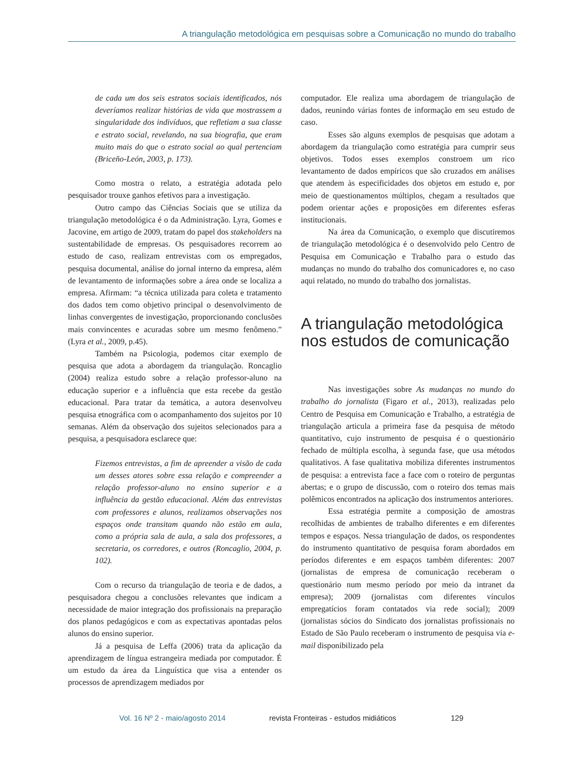A triangulação metodológica em pesquisas sobre a Comunicação no mundo do trabalho
de cada um dos seis estratos sociais identificados, nós deveríamos realizar histórias de vida que mostrassem a singularidade dos indivíduos, que refletiam a sua classe e estrato social, revelando, na sua biografia, que eram muito mais do que o estrato social ao qual pertenciam (Briceño-León, 2003, p. 173).
Como mostra o relato, a estratégia adotada pelo pesquisador trouxe ganhos efetivos para a investigação.
Outro campo das Ciências Sociais que se utiliza da triangulação metodológica é o da Administração. Lyra, Gomes e Jacovine, em artigo de 2009, tratam do papel dos stakeholders na sustentabilidade de empresas. Os pesquisadores recorrem ao estudo de caso, realizam entrevistas com os empregados, pesquisa documental, análise do jornal interno da empresa, além de levantamento de informações sobre a área onde se localiza a empresa. Afirmam: “a técnica utilizada para coleta e tratamento dos dados tem como objetivo principal o desenvolvimento de linhas convergentes de investigação, proporcionando conclusões mais convincentes e acuradas sobre um mesmo fenômeno.” (Lyra et al., 2009, p.45).
Também na Psicologia, podemos citar exemplo de pesquisa que adota a abordagem da triangulação. Roncaglio (2004) realiza estudo sobre a relação professor-aluno na educação superior e a influência que esta recebe da gestão educacional. Para tratar da temática, a autora desenvolveu pesquisa etnográfica com o acompanhamento dos sujeitos por 10 semanas. Além da observação dos sujeitos selecionados para a pesquisa, a pesquisadora esclarece que:
Fizemos entrevistas, a fim de apreender a visão de cada um desses atores sobre essa relação e compreender a relação professor-aluno no ensino superior e a influência da gestão educacional. Além das entrevistas com professores e alunos, realizamos observações nos espaços onde transitam quando não estão em aula, como a própria sala de aula, a sala dos professores, a secretaria, os corredores, e outros (Roncaglio, 2004, p. 102).
Com o recurso da triangulação de teoria e de dados, a pesquisadora chegou a conclusões relevantes que indicam a necessidade de maior integração dos profissionais na preparação dos planos pedagógicos e com as expectativas apontadas pelos alunos do ensino superior.
Já a pesquisa de Leffa (2006) trata da aplicação da aprendizagem de língua estrangeira mediada por computador. É um estudo da área da Linguística que visa a entender os processos de aprendizagem mediados por
computador. Ele realiza uma abordagem de triangulação de dados, reunindo várias fontes de informação em seu estudo de caso.
Esses são alguns exemplos de pesquisas que adotam a abordagem da triangulação como estratégia para cumprir seus objetivos. Todos esses exemplos constroem um rico levantamento de dados empíricos que são cruzados em análises que atendem às especificidades dos objetos em estudo e, por meio de questionamentos múltiplos, chegam a resultados que podem orientar ações e proposições em diferentes esferas institucionais.
Na área da Comunicação, o exemplo que discutiremos de triangulação metodológica é o desenvolvido pelo Centro de Pesquisa em Comunicação e Trabalho para o estudo das mudanças no mundo do trabalho dos comunicadores e, no caso aqui relatado, no mundo do trabalho dos jornalistas.
A triangulação metodológica nos estudos de comunicação
Nas investigações sobre As mudanças no mundo do trabalho do jornalista (Figaro et al., 2013), realizadas pelo Centro de Pesquisa em Comunicação e Trabalho, a estratégia de triangulação articula a primeira fase da pesquisa de método quantitativo, cujo instrumento de pesquisa é o questionário fechado de múltipla escolha, à segunda fase, que usa métodos qualitativos. A fase qualitativa mobiliza diferentes instrumentos de pesquisa: a entrevista face a face com o roteiro de perguntas abertas; e o grupo de discussão, com o roteiro dos temas mais polêmicos encontrados na aplicação dos instrumentos anteriores.
Essa estratégia permite a composição de amostras recolhidas de ambientes de trabalho diferentes e em diferentes tempos e espaços. Nessa triangulação de dados, os respondentes do instrumento quantitativo de pesquisa foram abordados em períodos diferentes e em espaços também diferentes: 2007 (jornalistas de empresa de comunicação receberam o questionário num mesmo período por meio da intranet da empresa); 2009 (jornalistas com diferentes vínculos empregatícios foram contatados via rede social); 2009 (jornalistas sócios do Sindicato dos jornalistas profissionais no Estado de São Paulo receberam o instrumento de pesquisa via e-mail disponibilizado pela
Vol. 16 Nº 2 - maio/agosto 2014 revista Fronteiras - estudos midiáticos 129